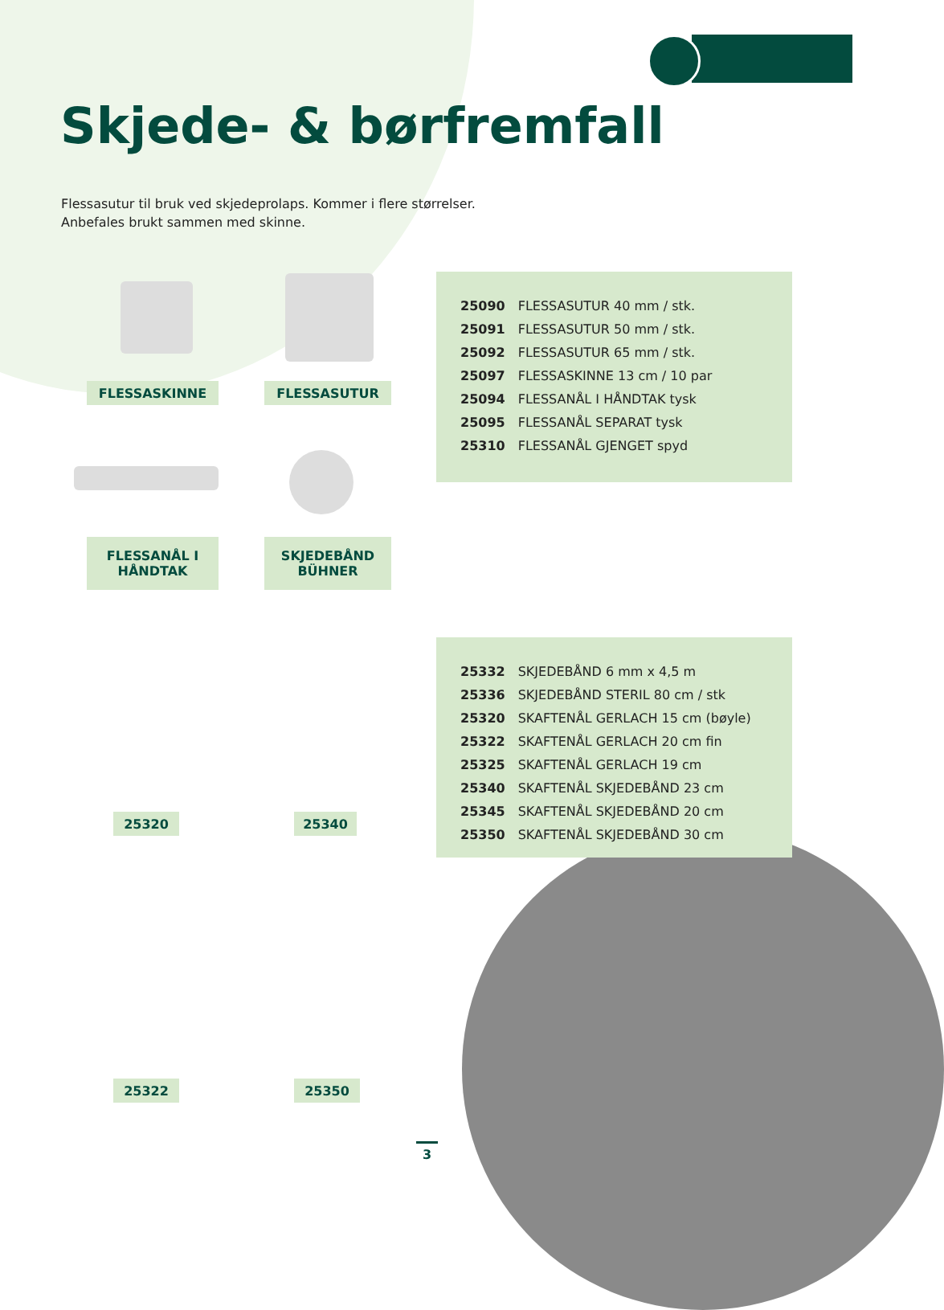Skjede- & børfremfall
Flessasutur til bruk ved skjedeprolaps. Kommer i flere størrelser.
Anbefales brukt sammen med skinne.
FLESSASKINNE FLESSASUTUR
FLESSANÅL I
HÅNDTAK
SKJEDEBÅND
BÜHNER
25320 25340
25322 25350
| 25090 | FLESSASUTUR 40 mm / stk. |
| 25091 | FLESSASUTUR 50 mm / stk. |
| 25092 | FLESSASUTUR 65 mm / stk. |
| 25097 | FLESSASKINNE 13 cm / 10 par |
| 25094 | FLESSANÅL I HÅNDTAK tysk |
| 25095 | FLESSANÅL SEPARAT tysk |
| 25310 | FLESSANÅL GJENGET spyd |
| 25332 | SKJEDEBÅND 6 mm x 4,5 m |
| 25336 | SKJEDEBÅND STERIL 80 cm / stk |
| 25320 | SKAFTENÅL GERLACH 15 cm (bøyle) |
| 25322 | SKAFTENÅL GERLACH 20 cm fin |
| 25325 | SKAFTENÅL GERLACH 19 cm |
| 25340 | SKAFTENÅL SKJEDEBÅND 23 cm |
| 25345 | SKAFTENÅL SKJEDEBÅND 20 cm |
| 25350 | SKAFTENÅL SKJEDEBÅND 30 cm |
3